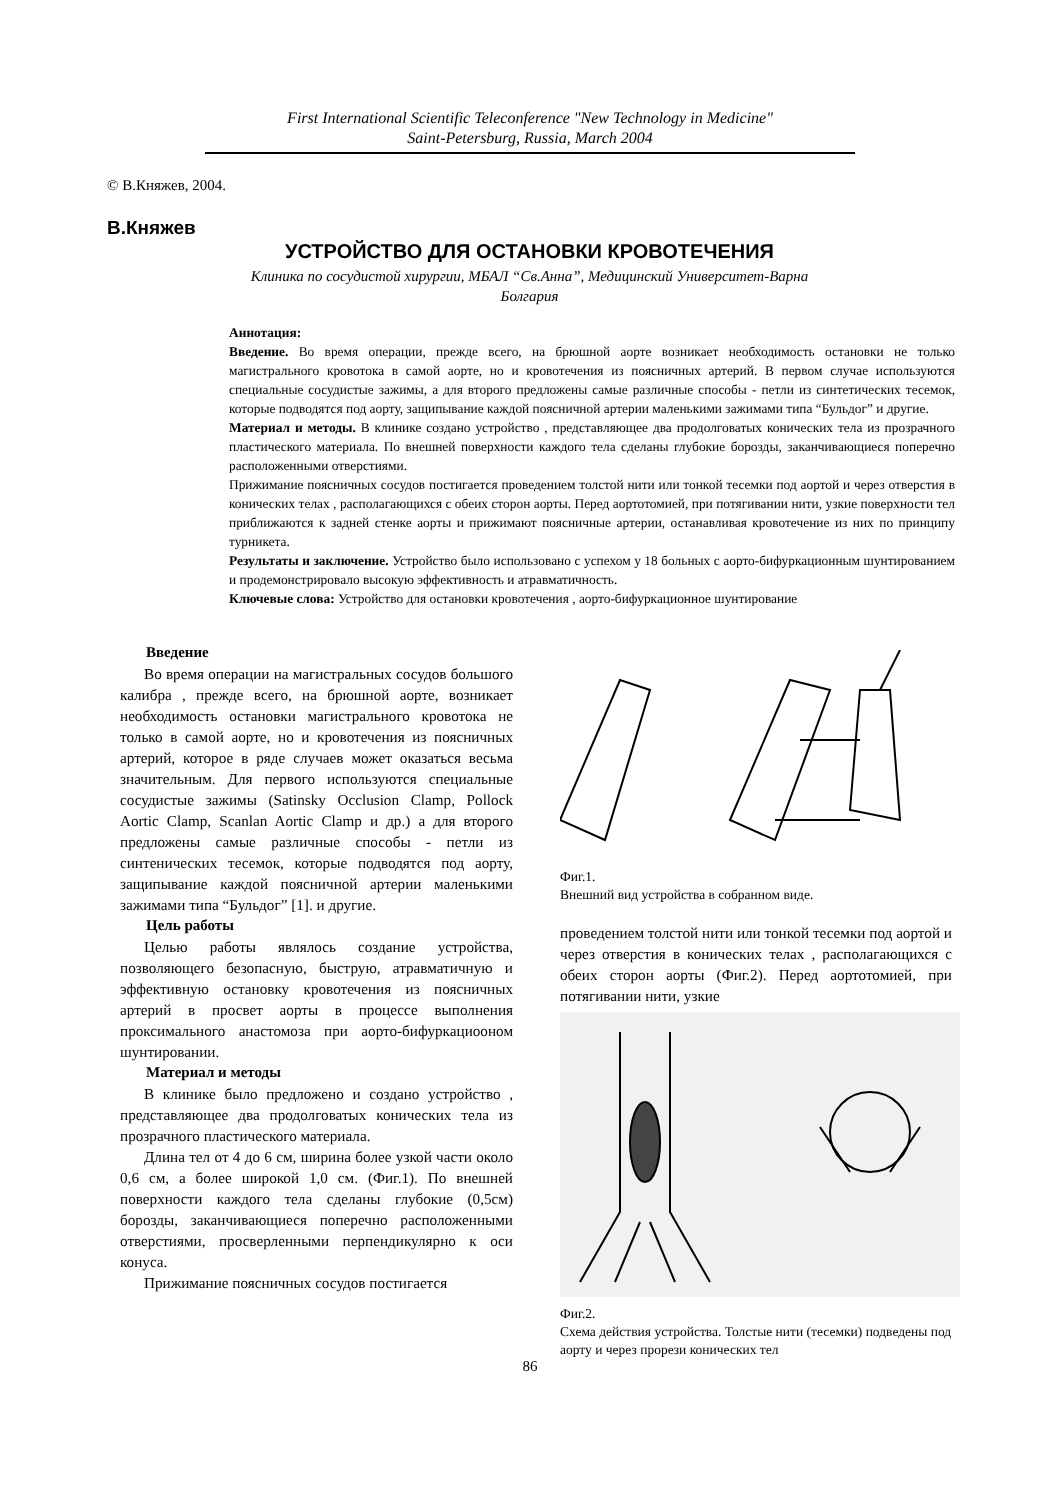First International Scientific Teleconference "New Technology in Medicine"
Saint-Petersburg, Russia, March 2004
© В.Княжев, 2004.
В.Княжев
УСТРОЙСТВО ДЛЯ ОСТАНОВКИ КРОВОТЕЧЕНИЯ
Клиника по сосудистой хирургии, МБАЛ “Св.Анна”, Медицинский Университет-Варна
Болгария
Аннотация:
Введение. Во время операции, прежде всего, на брюшной аорте возникает необходимость остановки не только магистрального кровотока в самой аорте, но и кровотечения из поясничных артерий. В первом случае используются специальные сосудистые зажимы, а для второго предложены самые различные способы - петли из синтетических тесемок, которые подводятся под аорту, защипывание каждой поясничной артерии маленькими зажимами типа “Бульдог” и другие.
Материал и методы. В клинике создано устройство , представляющее два продолговатых конических тела из прозрачного пластического материала. По внешней поверхности каждого тела сделаны глубокие борозды, заканчивающиеся поперечно расположенными отверстиями.
Прижимание поясничных сосудов постигается проведением толстой нити или тонкой тесемки под аортой и через отверстия в конических телах , располагающихся с обеих сторон аорты. Перед аортотомией, при потягивании нити, узкие поверхности тел приближаются к задней стенке аорты и прижимают поясничные артерии, останавливая кровотечение из них по принципу турникета.
Результаты и заключение. Устройство было использовано с успехом у 18 больных с аорто-бифуркационным шунтированием и продемонстрировало высокую эффективность и атравматичность.
Ключевые слова: Устройство для остановки кровотечения , аорто-бифуркационное шунтирование
Введение
Во время операции на магистральных сосудов большого калибра , прежде всего, на брюшной аорте, возникает необходимость остановки магистрального кровотока не только в самой аорте, но и кровотечения из поясничных артерий, которое в ряде случаев может оказаться весьма значительным. Для первого используются специальные сосудистые зажимы (Satinsky Occlusion Clamp, Pollock Aortic Clamp, Scanlan Aortic Clamp и др.) а для второго предложены самые различные способы - петли из синтенических тесемок, которые подводятся под аорту, защипывание каждой поясничной артерии маленькими зажимами типа “Бульдог” [1]. и другие.
Цель работы
Целью работы являлось создание устройства, позволяющего безопасную, быструю, атравматичную и эффективную остановку кровотечения из поясничных артерий в просвет аорты в процессе выполнения проксимального анастомоза при аорто-бифуркациооном шунтировании.
Материал и методы
В клинике было предложено и создано устройство , представляющее два продолговатых конических тела из прозрачного пластического материала.
Длина тел от 4 до 6 см, ширина более узкой части около 0,6 см, а более широкой 1,0 см. (Фиг.1). По внешней поверхности каждого тела сделаны глубокие (0,5см) борозды, заканчивающиеся поперечно расположенными отверстиями, просверленными перпендикулярно к оси конуса.
Прижимание поясничных сосудов постигается
Фиг.1.
Внешний вид устройства в собранном виде.
проведением толстой нити или тонкой тесемки под аортой и через отверстия в конических телах , располагающихся с обеих сторон аорты (Фиг.2). Перед аортотомией, при потягивании нити, узкие
Фиг.2.
Схема действия устройства. Толстые нити (тесемки) подведены под аорту и через прорези конических тел
86